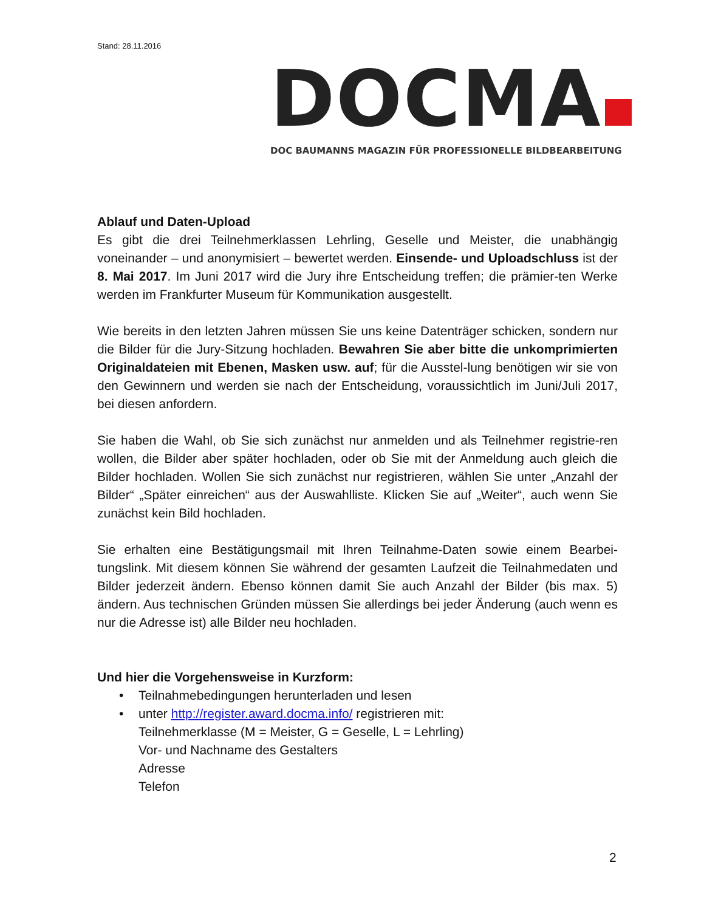Stand: 28.11.2016
DOCMA
DOC BAUMANNS MAGAZIN FÜR PROFESSIONELLE BILDBEARBEITUNG
Ablauf und Daten-Upload
Es gibt die drei Teilnehmerklassen Lehrling, Geselle und Meister, die unabhängig voneinander – und anonymisiert – bewertet werden. Einsende- und Uploadschluss ist der 8. Mai 2017. Im Juni 2017 wird die Jury ihre Entscheidung treffen; die prämier-ten Werke werden im Frankfurter Museum für Kommunikation ausgestellt.
Wie bereits in den letzten Jahren müssen Sie uns keine Datenträger schicken, sondern nur die Bilder für die Jury-Sitzung hochladen. Bewahren Sie aber bitte die unkomprimierten Originaldateien mit Ebenen, Masken usw. auf; für die Ausstel-lung benötigen wir sie von den Gewinnern und werden sie nach der Entscheidung, voraussichtlich im Juni/Juli 2017, bei diesen anfordern.
Sie haben die Wahl, ob Sie sich zunächst nur anmelden und als Teilnehmer registrie-ren wollen, die Bilder aber später hochladen, oder ob Sie mit der Anmeldung auch gleich die Bilder hochladen. Wollen Sie sich zunächst nur registrieren, wählen Sie unter „Anzahl der Bilder“ „Später einreichen“ aus der Auswahlliste. Klicken Sie auf „Weiter“, auch wenn Sie zunächst kein Bild hochladen.
Sie erhalten eine Bestätigungsmail mit Ihren Teilnahme-Daten sowie einem Bearbei-tungslink. Mit diesem können Sie während der gesamten Laufzeit die Teilnahmedaten und Bilder jederzeit ändern. Ebenso können damit Sie auch Anzahl der Bilder (bis max. 5) ändern. Aus technischen Gründen müssen Sie allerdings bei jeder Änderung (auch wenn es nur die Adresse ist) alle Bilder neu hochladen.
Und hier die Vorgehensweise in Kurzform:
• Teilnahmebedingungen herunterladen und lesen
• unter http://register.award.docma.info/ registrieren mit:
Teilnehmerklasse (M = Meister, G = Geselle, L = Lehrling)
Vor- und Nachname des Gestalters
Adresse
Telefon
2